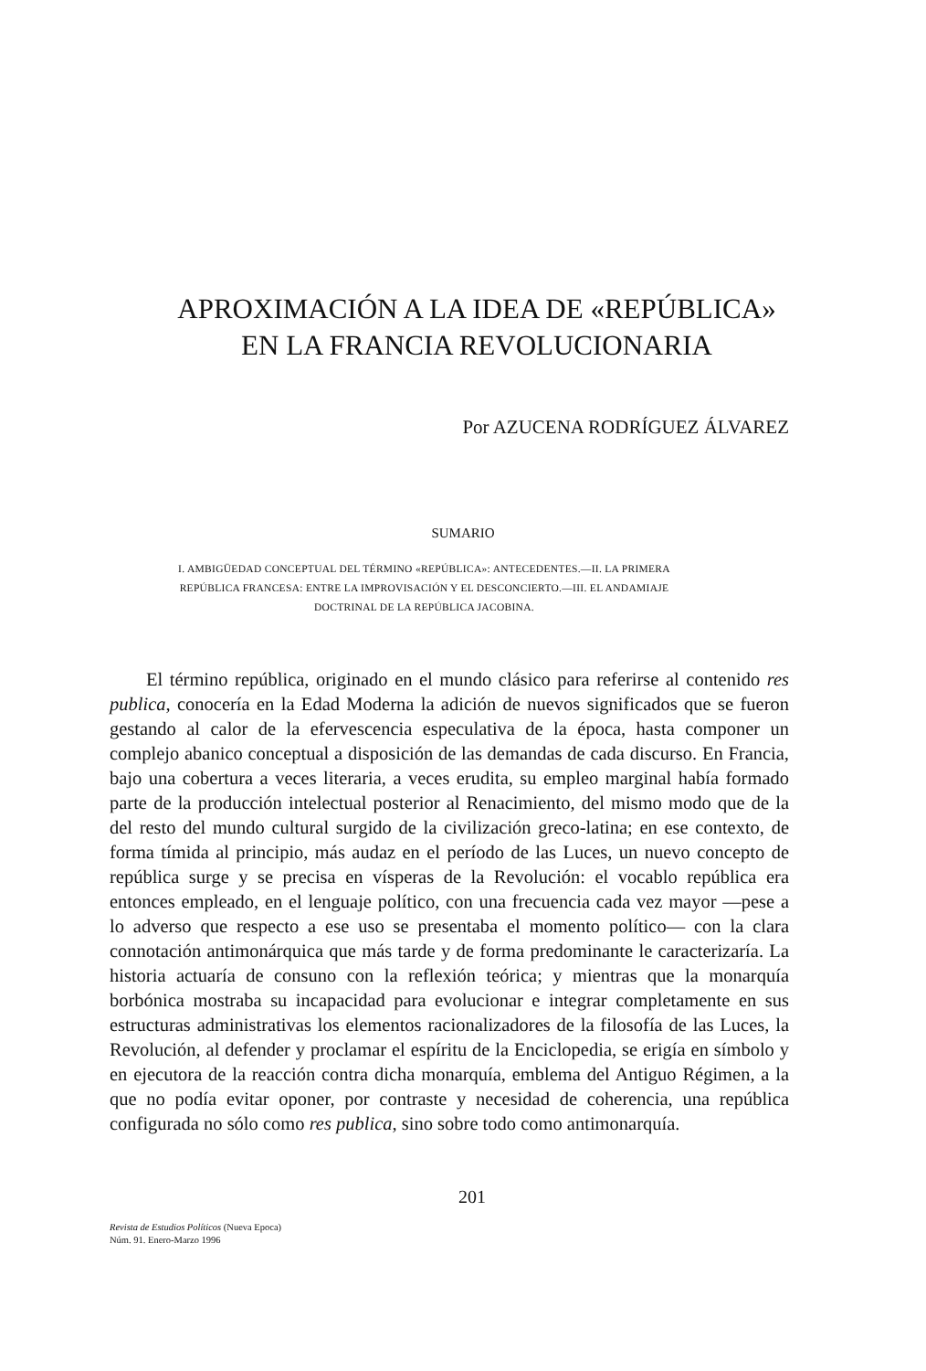APROXIMACIÓN A LA IDEA DE «REPÚBLICA»
EN LA FRANCIA REVOLUCIONARIA
Por AZUCENA RODRÍGUEZ ÁLVAREZ
SUMARIO
I. AMBIGÜEDAD CONCEPTUAL DEL TÉRMINO «REPÚBLICA»: ANTECEDENTES.—II. LA PRIMERA REPÚBLICA FRANCESA: ENTRE LA IMPROVISACIÓN Y EL DESCONCIERTO.—III. EL ANDAMIAJE DOCTRINAL DE LA REPÚBLICA JACOBINA.
El término república, originado en el mundo clásico para referirse al contenido res publica, conocería en la Edad Moderna la adición de nuevos significados que se fueron gestando al calor de la efervescencia especulativa de la época, hasta componer un complejo abanico conceptual a disposición de las demandas de cada discurso. En Francia, bajo una cobertura a veces literaria, a veces erudita, su empleo marginal había formado parte de la producción intelectual posterior al Renacimiento, del mismo modo que de la del resto del mundo cultural surgido de la civilización greco-latina; en ese contexto, de forma tímida al principio, más audaz en el período de las Luces, un nuevo concepto de república surge y se precisa en vísperas de la Revolución: el vocablo república era entonces empleado, en el lenguaje político, con una frecuencia cada vez mayor —pese a lo adverso que respecto a ese uso se presentaba el momento político— con la clara connotación antimonárquica que más tarde y de forma predominante le caracterizaría. La historia actuaría de consuno con la reflexión teórica; y mientras que la monarquía borbónica mostraba su incapacidad para evolucionar e integrar completamente en sus estructuras administrativas los elementos racionalizadores de la filosofía de las Luces, la Revolución, al defender y proclamar el espíritu de la Enciclopedia, se erigía en símbolo y en ejecutora de la reacción contra dicha monarquía, emblema del Antiguo Régimen, a la que no podía evitar oponer, por contraste y necesidad de coherencia, una república configurada no sólo como res publica, sino sobre todo como antimonarquía.
201
Revista de Estudios Políticos (Nueva Epoca)
Núm. 91. Enero-Marzo 1996